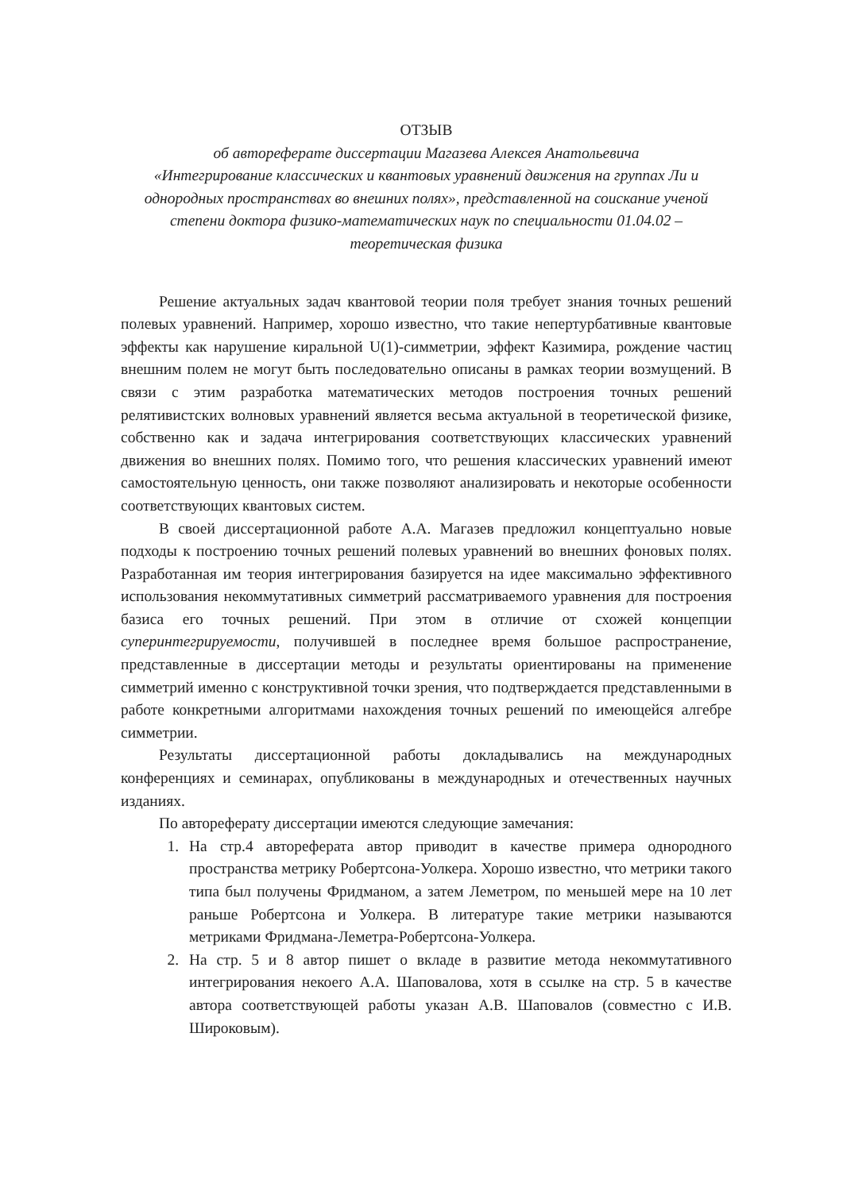ОТЗЫВ
об автореферате диссертации Магазева Алексея Анатольевича
«Интегрирование классических и квантовых уравнений движения на группах Ли и однородных пространствах во внешних полях», представленной на соискание ученой степени доктора физико-математических наук по специальности 01.04.02 – теоретическая физика
Решение актуальных задач квантовой теории поля требует знания точных решений полевых уравнений. Например, хорошо известно, что такие непертурбативные квантовые эффекты как нарушение киральной U(1)-симметрии, эффект Казимира, рождение частиц внешним полем не могут быть последовательно описаны в рамках теории возмущений. В связи с этим разработка математических методов построения точных решений релятивистских волновых уравнений является весьма актуальной в теоретической физике, собственно как и задача интегрирования соответствующих классических уравнений движения во внешних полях. Помимо того, что решения классических уравнений имеют самостоятельную ценность, они также позволяют анализировать и некоторые особенности соответствующих квантовых систем.
В своей диссертационной работе А.А. Магазев предложил концептуально новые подходы к построению точных решений полевых уравнений во внешних фоновых полях. Разработанная им теория интегрирования базируется на идее максимально эффективного использования некоммутативных симметрий рассматриваемого уравнения для построения базиса его точных решений. При этом в отличие от схожей концепции суперинтегрируемости, получившей в последнее время большое распространение, представленные в диссертации методы и результаты ориентированы на применение симметрий именно с конструктивной точки зрения, что подтверждается представленными в работе конкретными алгоритмами нахождения точных решений по имеющейся алгебре симметрии.
Результаты диссертационной работы докладывались на международных конференциях и семинарах, опубликованы в международных и отечественных научных изданиях.
По автореферату диссертации имеются следующие замечания:
1. На стр.4 автореферата автор приводит в качестве примера однородного пространства метрику Робертсона-Уолкера. Хорошо известно, что метрики такого типа был получены Фридманом, а затем Леметром, по меньшей мере на 10 лет раньше Робертсона и Уолкера. В литературе такие метрики называются метриками Фридмана-Леметра-Робертсона-Уолкера.
2. На стр. 5 и 8 автор пишет о вкладе в развитие метода некоммутативного интегрирования некоего А.А. Шаповалова, хотя в ссылке на стр. 5 в качестве автора соответствующей работы указан А.В. Шаповалов (совместно с И.В. Широковым).